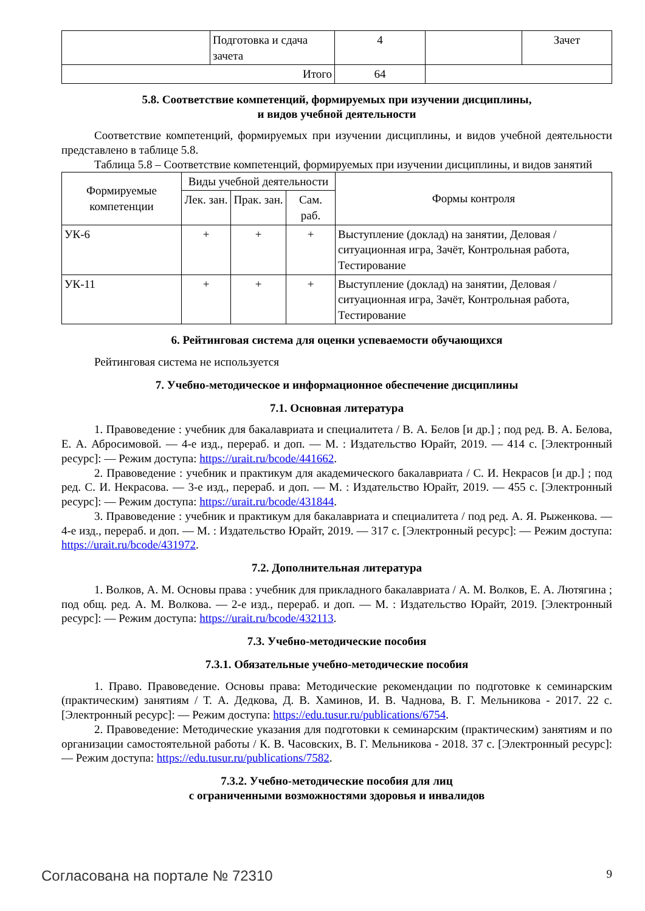| | Подготовка и сдача зачета | 4 | | Зачет |
| Итого | | 64 | | |
5.8. Соответствие компетенций, формируемых при изучении дисциплины,
и видов учебной деятельности
Соответствие компетенций, формируемых при изучении дисциплины, и видов учебной деятельности представлено в таблице 5.8.
Таблица 5.8 – Соответствие компетенций, формируемых при изучении дисциплины, и видов занятий
| Формируемые компетенции | Виды учебной деятельности | | | Формы контроля |
| --- | --- | --- | --- | --- |
| | Лек. зан. | Прак. зан. | Сам. раб. | |
| УК-6 | + | + | + | Выступление (доклад) на занятии, Деловая / ситуационная игра, Зачёт, Контрольная работа, Тестирование |
| УК-11 | + | + | + | Выступление (доклад) на занятии, Деловая / ситуационная игра, Зачёт, Контрольная работа, Тестирование |
6. Рейтинговая система для оценки успеваемости обучающихся
Рейтинговая система не используется
7. Учебно-методическое и информационное обеспечение дисциплины
7.1. Основная литература
1. Правоведение : учебник для бакалавриата и специалитета / В. А. Белов [и др.] ; под ред. В. А. Белова, Е. А. Абросимовой. — 4-е изд., перераб. и доп. — М. : Издательство Юрайт, 2019. — 414 с. [Электронный ресурс]: — Режим доступа: https://urait.ru/bcode/441662.
2. Правоведение : учебник и практикум для академического бакалавриата / С. И. Некрасов [и др.] ; под ред. С. И. Некрасова. — 3-е изд., перераб. и доп. — М. : Издательство Юрайт, 2019. — 455 с. [Электронный ресурс]: — Режим доступа: https://urait.ru/bcode/431844.
3. Правоведение : учебник и практикум для бакалавриата и специалитета / под ред. А. Я. Рыженкова. — 4-е изд., перераб. и доп. — М. : Издательство Юрайт, 2019. — 317 с. [Электронный ресурс]: — Режим доступа: https://urait.ru/bcode/431972.
7.2. Дополнительная литература
1. Волков, А. М. Основы права : учебник для прикладного бакалавриата / А. М. Волков, Е. А. Лютягина ; под общ. ред. А. М. Волкова. — 2-е изд., перераб. и доп. — М. : Издательство Юрайт, 2019. [Электронный ресурс]: — Режим доступа: https://urait.ru/bcode/432113.
7.3. Учебно-методические пособия
7.3.1. Обязательные учебно-методические пособия
1. Право. Правоведение. Основы права: Методические рекомендации по подготовке к семинарским (практическим) занятиям / Т. А. Дедкова, Д. В. Хаминов, И. В. Чаднова, В. Г. Мельникова - 2017. 22 с. [Электронный ресурс]: — Режим доступа: https://edu.tusur.ru/publications/6754.
2. Правоведение: Методические указания для подготовки к семинарским (практическим) занятиям и по организации самостоятельной работы / К. В. Часовских, В. Г. Мельникова - 2018. 37 с. [Электронный ресурс]: — Режим доступа: https://edu.tusur.ru/publications/7582.
7.3.2. Учебно-методические пособия для лиц
с ограниченными возможностями здоровья и инвалидов
Согласована на портале № 72310 9